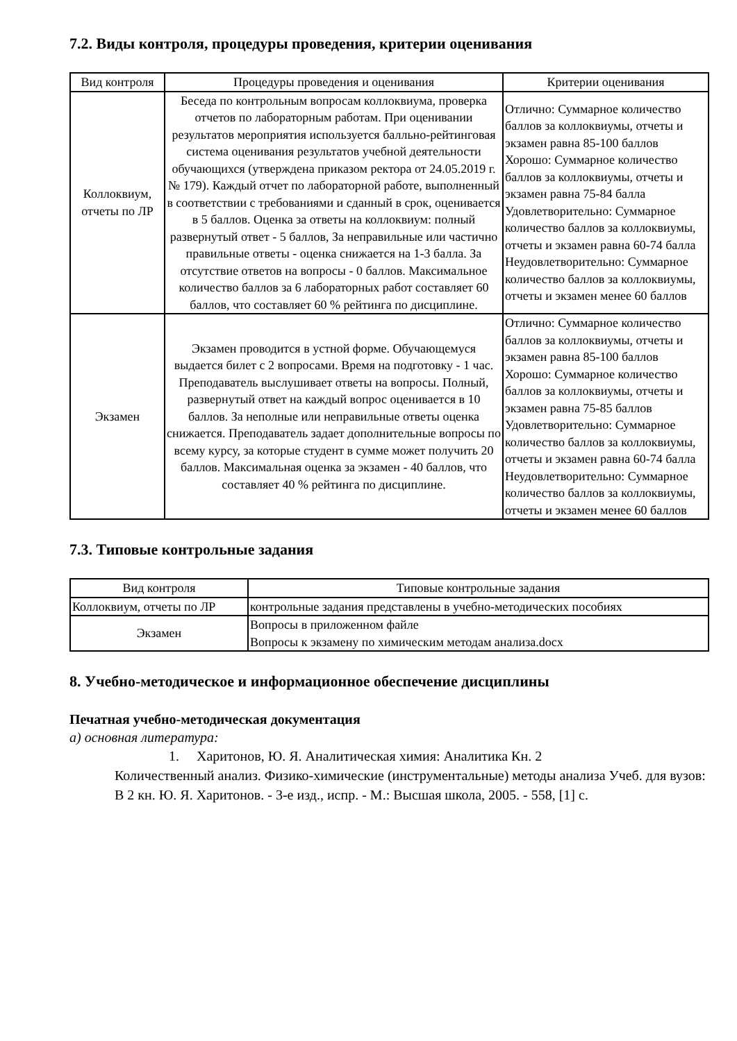7.2. Виды контроля, процедуры проведения, критерии оценивания
| Вид контроля | Процедуры проведения и оценивания | Критерии оценивания |
| --- | --- | --- |
| Коллоквиум, отчеты по ЛР | Беседа по контрольным вопросам коллоквиума, проверка отчетов по лабораторным работам. При оценивании результатов мероприятия используется балльно-рейтинговая система оценивания результатов учебной деятельности обучающихся (утверждена приказом ректора от 24.05.2019 г. № 179). Каждый отчет по лабораторной работе, выполненный в соответствии с требованиями и сданный в срок, оценивается в 5 баллов. Оценка за ответы на коллоквиум: полный развернутый ответ - 5 баллов, За неправильные или частично правильные ответы - оценка снижается на 1-3 балла. За отсутствие ответов на вопросы - 0 баллов. Максимальное количество баллов за 6 лабораторных работ составляет 60 баллов, что составляет 60 % рейтинга по дисциплине. | Отлично: Суммарное количество баллов за коллоквиумы, отчеты и экзамен равна 85-100 баллов Хорошо: Суммарное количество баллов за коллоквиумы, отчеты и экзамен равна 75-84 балла Удовлетворительно: Суммарное количество баллов за коллоквиумы, отчеты и экзамен равна 60-74 балла Неудовлетворительно: Суммарное количество баллов за коллоквиумы, отчеты и экзамен менее 60 баллов |
| Экзамен | Экзамен проводится в устной форме. Обучающемуся выдается билет с 2 вопросами. Время на подготовку - 1 час. Преподаватель выслушивает ответы на вопросы. Полный, развернутый ответ на каждый вопрос оценивается в 10 баллов. За неполные или неправильные ответы оценка снижается. Преподаватель задает дополнительные вопросы по всему курсу, за которые студент в сумме может получить 20 баллов. Максимальная оценка за экзамен - 40 баллов, что составляет 40 % рейтинга по дисциплине. | Отлично: Суммарное количество баллов за коллоквиумы, отчеты и экзамен равна 85-100 баллов Хорошо: Суммарное количество баллов за коллоквиумы, отчеты и экзамен равна 75-85 баллов Удовлетворительно: Суммарное количество баллов за коллоквиумы, отчеты и экзамен равна 60-74 балла Неудовлетворительно: Суммарное количество баллов за коллоквиумы, отчеты и экзамен менее 60 баллов |
7.3. Типовые контрольные задания
| Вид контроля | Типовые контрольные задания |
| --- | --- |
| Коллоквиум, отчеты по ЛР | контрольные задания представлены в учебно-методических пособиях |
| Экзамен | Вопросы в приложенном файле Вопросы к экзамену по химическим методам анализа.docx |
8. Учебно-методическое и информационное обеспечение дисциплины
Печатная учебно-методическая документация
а) основная литература:
1. Харитонов, Ю. Я. Аналитическая химия: Аналитика Кн. 2
Количественный анализ. Физико-химические (инструментальные) методы анализа Учеб. для вузов: В 2 кн. Ю. Я. Харитонов. - 3-е изд., испр. - М.: Высшая школа, 2005. - 558, [1] с.